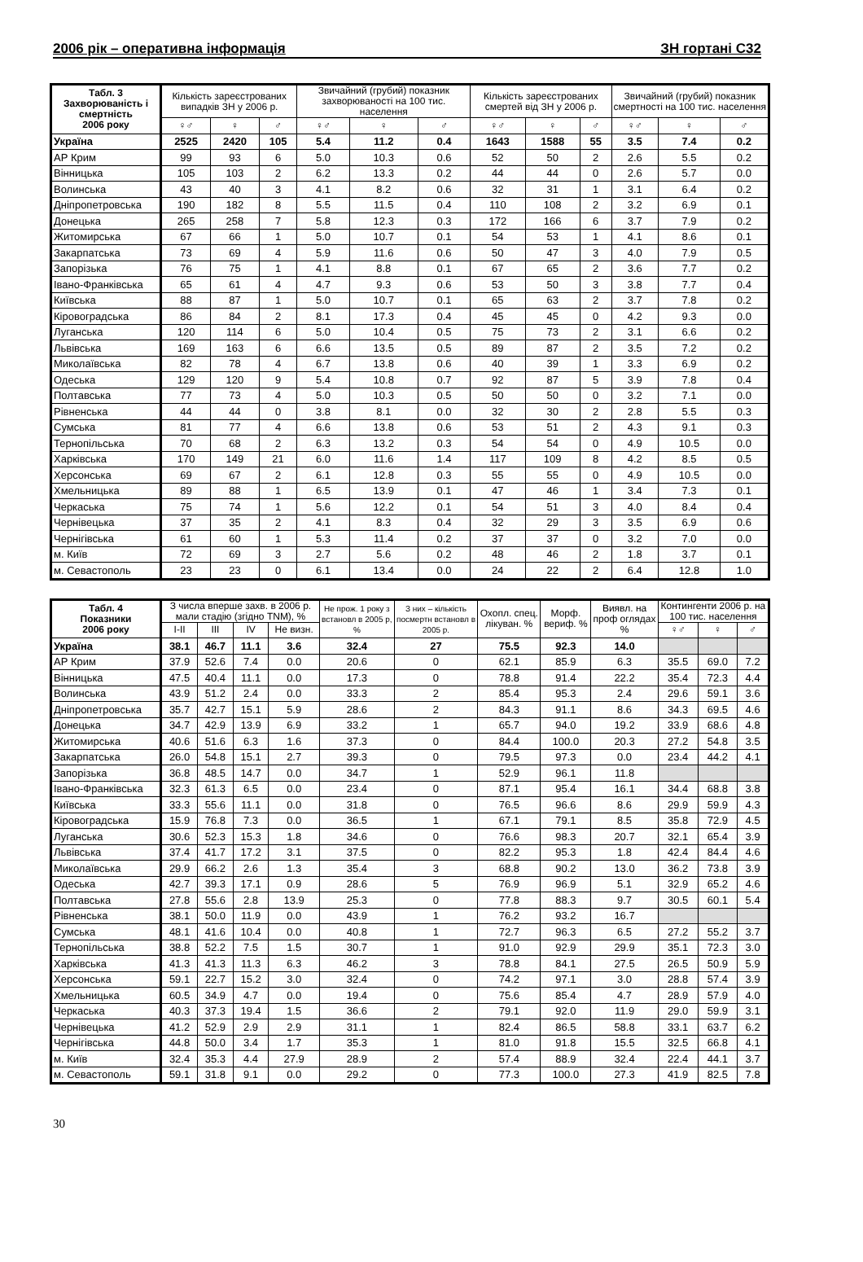2006 рік – оперативна інформація ЗН гортані С32
| Табл. 3 Захворюваність і смертність 2006 року | Кількість зареєстрованих випадків ЗН у 2006 р. | | | Звичайний (грубий) показник захворюваності на 100 тис. населення | | | Кількість зареєстрованих смертей від ЗН у 2006 р. | | | Звичайний (грубий) показник смертності на 100 тис. населення | | |
| --- | --- | --- | --- | --- | --- | --- | --- | --- | --- | --- | --- | --- |
| | ♀♂ | ♀ | ♂ | ♀♂ | ♀ | ♂ | ♀♂ | ♀ | ♂ | ♀♂ | ♀ | ♂ |
| Україна | 2525 | 2420 | 105 | 5.4 | 11.2 | 0.4 | 1643 | 1588 | 55 | 3.5 | 7.4 | 0.2 |
| АР Крим | 99 | 93 | 6 | 5.0 | 10.3 | 0.6 | 52 | 50 | 2 | 2.6 | 5.5 | 0.2 |
| Вінницька | 105 | 103 | 2 | 6.2 | 13.3 | 0.2 | 44 | 44 | 0 | 2.6 | 5.7 | 0.0 |
| Волинська | 43 | 40 | 3 | 4.1 | 8.2 | 0.6 | 32 | 31 | 1 | 3.1 | 6.4 | 0.2 |
| Дніпропетровська | 190 | 182 | 8 | 5.5 | 11.5 | 0.4 | 110 | 108 | 2 | 3.2 | 6.9 | 0.1 |
| Донецька | 265 | 258 | 7 | 5.8 | 12.3 | 0.3 | 172 | 166 | 6 | 3.7 | 7.9 | 0.2 |
| Житомирська | 67 | 66 | 1 | 5.0 | 10.7 | 0.1 | 54 | 53 | 1 | 4.1 | 8.6 | 0.1 |
| Закарпатська | 73 | 69 | 4 | 5.9 | 11.6 | 0.6 | 50 | 47 | 3 | 4.0 | 7.9 | 0.5 |
| Запорізька | 76 | 75 | 1 | 4.1 | 8.8 | 0.1 | 67 | 65 | 2 | 3.6 | 7.7 | 0.2 |
| Івано-Франківська | 65 | 61 | 4 | 4.7 | 9.3 | 0.6 | 53 | 50 | 3 | 3.8 | 7.7 | 0.4 |
| Київська | 88 | 87 | 1 | 5.0 | 10.7 | 0.1 | 65 | 63 | 2 | 3.7 | 7.8 | 0.2 |
| Кіровоградська | 86 | 84 | 2 | 8.1 | 17.3 | 0.4 | 45 | 45 | 0 | 4.2 | 9.3 | 0.0 |
| Луганська | 120 | 114 | 6 | 5.0 | 10.4 | 0.5 | 75 | 73 | 2 | 3.1 | 6.6 | 0.2 |
| Львівська | 169 | 163 | 6 | 6.6 | 13.5 | 0.5 | 89 | 87 | 2 | 3.5 | 7.2 | 0.2 |
| Миколаївська | 82 | 78 | 4 | 6.7 | 13.8 | 0.6 | 40 | 39 | 1 | 3.3 | 6.9 | 0.2 |
| Одеська | 129 | 120 | 9 | 5.4 | 10.8 | 0.7 | 92 | 87 | 5 | 3.9 | 7.8 | 0.4 |
| Полтавська | 77 | 73 | 4 | 5.0 | 10.3 | 0.5 | 50 | 50 | 0 | 3.2 | 7.1 | 0.0 |
| Рівненська | 44 | 44 | 0 | 3.8 | 8.1 | 0.0 | 32 | 30 | 2 | 2.8 | 5.5 | 0.3 |
| Сумська | 81 | 77 | 4 | 6.6 | 13.8 | 0.6 | 53 | 51 | 2 | 4.3 | 9.1 | 0.3 |
| Тернопільська | 70 | 68 | 2 | 6.3 | 13.2 | 0.3 | 54 | 54 | 0 | 4.9 | 10.5 | 0.0 |
| Харківська | 170 | 149 | 21 | 6.0 | 11.6 | 1.4 | 117 | 109 | 8 | 4.2 | 8.5 | 0.5 |
| Херсонська | 69 | 67 | 2 | 6.1 | 12.8 | 0.3 | 55 | 55 | 0 | 4.9 | 10.5 | 0.0 |
| Хмельницька | 89 | 88 | 1 | 6.5 | 13.9 | 0.1 | 47 | 46 | 1 | 3.4 | 7.3 | 0.1 |
| Черкаська | 75 | 74 | 1 | 5.6 | 12.2 | 0.1 | 54 | 51 | 3 | 4.0 | 8.4 | 0.4 |
| Чернівецька | 37 | 35 | 2 | 4.1 | 8.3 | 0.4 | 32 | 29 | 3 | 3.5 | 6.9 | 0.6 |
| Чернігівська | 61 | 60 | 1 | 5.3 | 11.4 | 0.2 | 37 | 37 | 0 | 3.2 | 7.0 | 0.0 |
| м. Київ | 72 | 69 | 3 | 2.7 | 5.6 | 0.2 | 48 | 46 | 2 | 1.8 | 3.7 | 0.1 |
| м. Севастополь | 23 | 23 | 0 | 6.1 | 13.4 | 0.0 | 24 | 22 | 2 | 6.4 | 12.8 | 1.0 |
| Табл. 4 Показники 2006 року | З числа вперше захв. в 2006 р. мали стадію (згідно TNM), % | | | | Не прож. 1 року з встановл в 2005 р, % | З них – кількість посмертн встановл в 2005 р. | Охопл. спец. лікуван. % | Морф. вериф. % | Виявл. на проф оглядах % | Контингенти 2006 р. на 100 тис. населення | | |
| --- | --- | --- | --- | --- | --- | --- | --- | --- | --- | --- | --- | --- |
| | I-II | III | IV | Не визн. | | | | | | ♀♂ | ♀ | ♂ |
| Україна | 38.1 | 46.7 | 11.1 | 3.6 | 32.4 | 27 | 75.5 | 92.3 | 14.0 | | | |
| АР Крим | 37.9 | 52.6 | 7.4 | 0.0 | 20.6 | 0 | 62.1 | 85.9 | 6.3 | 35.5 | 69.0 | 7.2 |
| Вінницька | 47.5 | 40.4 | 11.1 | 0.0 | 17.3 | 0 | 78.8 | 91.4 | 22.2 | 35.4 | 72.3 | 4.4 |
| Волинська | 43.9 | 51.2 | 2.4 | 0.0 | 33.3 | 2 | 85.4 | 95.3 | 2.4 | 29.6 | 59.1 | 3.6 |
| Дніпропетровська | 35.7 | 42.7 | 15.1 | 5.9 | 28.6 | 2 | 84.3 | 91.1 | 8.6 | 34.3 | 69.5 | 4.6 |
| Донецька | 34.7 | 42.9 | 13.9 | 6.9 | 33.2 | 1 | 65.7 | 94.0 | 19.2 | 33.9 | 68.6 | 4.8 |
| Житомирська | 40.6 | 51.6 | 6.3 | 1.6 | 37.3 | 0 | 84.4 | 100.0 | 20.3 | 27.2 | 54.8 | 3.5 |
| Закарпатська | 26.0 | 54.8 | 15.1 | 2.7 | 39.3 | 0 | 79.5 | 97.3 | 0.0 | 23.4 | 44.2 | 4.1 |
| Запорізька | 36.8 | 48.5 | 14.7 | 0.0 | 34.7 | 1 | 52.9 | 96.1 | 11.8 | | | |
| Івано-Франківська | 32.3 | 61.3 | 6.5 | 0.0 | 23.4 | 0 | 87.1 | 95.4 | 16.1 | 34.4 | 68.8 | 3.8 |
| Київська | 33.3 | 55.6 | 11.1 | 0.0 | 31.8 | 0 | 76.5 | 96.6 | 8.6 | 29.9 | 59.9 | 4.3 |
| Кіровоградська | 15.9 | 76.8 | 7.3 | 0.0 | 36.5 | 1 | 67.1 | 79.1 | 8.5 | 35.8 | 72.9 | 4.5 |
| Луганська | 30.6 | 52.3 | 15.3 | 1.8 | 34.6 | 0 | 76.6 | 98.3 | 20.7 | 32.1 | 65.4 | 3.9 |
| Львівська | 37.4 | 41.7 | 17.2 | 3.1 | 37.5 | 0 | 82.2 | 95.3 | 1.8 | 42.4 | 84.4 | 4.6 |
| Миколаївська | 29.9 | 66.2 | 2.6 | 1.3 | 35.4 | 3 | 68.8 | 90.2 | 13.0 | 36.2 | 73.8 | 3.9 |
| Одеська | 42.7 | 39.3 | 17.1 | 0.9 | 28.6 | 5 | 76.9 | 96.9 | 5.1 | 32.9 | 65.2 | 4.6 |
| Полтавська | 27.8 | 55.6 | 2.8 | 13.9 | 25.3 | 0 | 77.8 | 88.3 | 9.7 | 30.5 | 60.1 | 5.4 |
| Рівненська | 38.1 | 50.0 | 11.9 | 0.0 | 43.9 | 1 | 76.2 | 93.2 | 16.7 | | | |
| Сумська | 48.1 | 41.6 | 10.4 | 0.0 | 40.8 | 1 | 72.7 | 96.3 | 6.5 | 27.2 | 55.2 | 3.7 |
| Тернопільська | 38.8 | 52.2 | 7.5 | 1.5 | 30.7 | 1 | 91.0 | 92.9 | 29.9 | 35.1 | 72.3 | 3.0 |
| Харківська | 41.3 | 41.3 | 11.3 | 6.3 | 46.2 | 3 | 78.8 | 84.1 | 27.5 | 26.5 | 50.9 | 5.9 |
| Херсонська | 59.1 | 22.7 | 15.2 | 3.0 | 32.4 | 0 | 74.2 | 97.1 | 3.0 | 28.8 | 57.4 | 3.9 |
| Хмельницька | 60.5 | 34.9 | 4.7 | 0.0 | 19.4 | 0 | 75.6 | 85.4 | 4.7 | 28.9 | 57.9 | 4.0 |
| Черкаська | 40.3 | 37.3 | 19.4 | 1.5 | 36.6 | 2 | 79.1 | 92.0 | 11.9 | 29.0 | 59.9 | 3.1 |
| Чернівецька | 41.2 | 52.9 | 2.9 | 2.9 | 31.1 | 1 | 82.4 | 86.5 | 58.8 | 33.1 | 63.7 | 6.2 |
| Чернігівська | 44.8 | 50.0 | 3.4 | 1.7 | 35.3 | 1 | 81.0 | 91.8 | 15.5 | 32.5 | 66.8 | 4.1 |
| м. Київ | 32.4 | 35.3 | 4.4 | 27.9 | 28.9 | 2 | 57.4 | 88.9 | 32.4 | 22.4 | 44.1 | 3.7 |
| м. Севастополь | 59.1 | 31.8 | 9.1 | 0.0 | 29.2 | 0 | 77.3 | 100.0 | 27.3 | 41.9 | 82.5 | 7.8 |
30